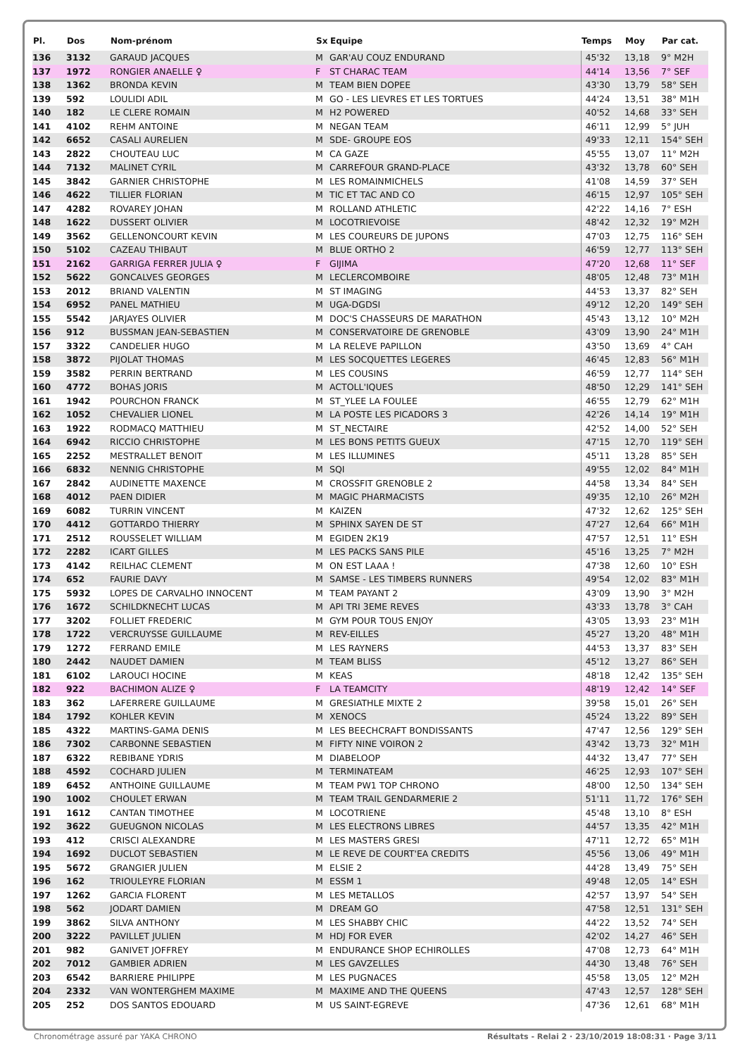| Pl. | Dos | Nom-prénom | Sx | Equipe | Temps | Moy | Par cat. |
| --- | --- | --- | --- | --- | --- | --- | --- |
| 136 | 3132 | GARAUD JACQUES | M | GAR'AU COUZ ENDURAND | 45'32 | 13,18 | 9° M2H |
| 137 | 1972 | RONGIER ANAELLE ♀ | F | ST CHARAC TEAM | 44'14 | 13,56 | 7° SEF |
| 138 | 1362 | BRONDA KEVIN | M | TEAM BIEN DOPEE | 43'30 | 13,79 | 58° SEH |
| 139 | 592 | LOULIDI ADIL | M | GO - LES LIEVRES ET LES TORTUES | 44'24 | 13,51 | 38° M1H |
| 140 | 182 | LE CLERE ROMAIN | M | H2 POWERED | 40'52 | 14,68 | 33° SEH |
| 141 | 4102 | REHM ANTOINE | M | NEGAN TEAM | 46'11 | 12,99 | 5° JUH |
| 142 | 6652 | CASALI AURELIEN | M | SDE- GROUPE EOS | 49'33 | 12,11 | 154° SEH |
| 143 | 2822 | CHOUTEAU LUC | M | CA GAZE | 45'55 | 13,07 | 11° M2H |
| 144 | 7132 | MALINET CYRIL | M | CARREFOUR GRAND-PLACE | 43'32 | 13,78 | 60° SEH |
| 145 | 3842 | GARNIER CHRISTOPHE | M | LES ROMAINMICHELS | 41'08 | 14,59 | 37° SEH |
| 146 | 4622 | TILLIER FLORIAN | M | TIC ET TAC AND CO | 46'15 | 12,97 | 105° SEH |
| 147 | 4282 | ROVAREY JOHAN | M | ROLLAND ATHLETIC | 42'22 | 14,16 | 7° ESH |
| 148 | 1622 | DUSSERT OLIVIER | M | LOCOTRIEVOISE | 48'42 | 12,32 | 19° M2H |
| 149 | 3562 | GELLENONCOURT KEVIN | M | LES COUREURS DE JUPONS | 47'03 | 12,75 | 116° SEH |
| 150 | 5102 | CAZEAU THIBAUT | M | BLUE ORTHO 2 | 46'59 | 12,77 | 113° SEH |
| 151 | 2162 | GARRIGA FERRER JULIA ♀ | F | GIJIMA | 47'20 | 12,68 | 11° SEF |
| 152 | 5622 | GONCALVES GEORGES | M | LECLERCOMBOIRE | 48'05 | 12,48 | 73° M1H |
| 153 | 2012 | BRIAND VALENTIN | M | ST IMAGING | 44'53 | 13,37 | 82° SEH |
| 154 | 6952 | PANEL MATHIEU | M | UGA-DGDSI | 49'12 | 12,20 | 149° SEH |
| 155 | 5542 | JARJAYES OLIVIER | M | DOC'S CHASSEURS DE MARATHON | 45'43 | 13,12 | 10° M2H |
| 156 | 912 | BUSSMAN JEAN-SEBASTIEN | M | CONSERVATOIRE DE GRENOBLE | 43'09 | 13,90 | 24° M1H |
| 157 | 3322 | CANDELIER HUGO | M | LA RELEVE PAPILLON | 43'50 | 13,69 | 4° CAH |
| 158 | 3872 | PIJOLAT THOMAS | M | LES SOCQUETTES LEGERES | 46'45 | 12,83 | 56° M1H |
| 159 | 3582 | PERRIN BERTRAND | M | LES COUSINS | 46'59 | 12,77 | 114° SEH |
| 160 | 4772 | BOHAS JORIS | M | ACTOLL'IQUES | 48'50 | 12,29 | 141° SEH |
| 161 | 1942 | POURCHON FRANCK | M | ST_YLEE LA FOULEE | 46'55 | 12,79 | 62° M1H |
| 162 | 1052 | CHEVALIER LIONEL | M | LA POSTE LES PICADORS 3 | 42'26 | 14,14 | 19° M1H |
| 163 | 1922 | RODMACQ MATTHIEU | M | ST_NECTAIRE | 42'52 | 14,00 | 52° SEH |
| 164 | 6942 | RICCIO CHRISTOPHE | M | LES BONS PETITS GUEUX | 47'15 | 12,70 | 119° SEH |
| 165 | 2252 | MESTRALLET BENOIT | M | LES ILLUMINES | 45'11 | 13,28 | 85° SEH |
| 166 | 6832 | NENNIG CHRISTOPHE | M | SQI | 49'55 | 12,02 | 84° M1H |
| 167 | 2842 | AUDINETTE MAXENCE | M | CROSSFIT GRENOBLE 2 | 44'58 | 13,34 | 84° SEH |
| 168 | 4012 | PAEN DIDIER | M | MAGIC PHARMACISTS | 49'35 | 12,10 | 26° M2H |
| 169 | 6082 | TURRIN VINCENT | M | KAIZEN | 47'32 | 12,62 | 125° SEH |
| 170 | 4412 | GOTTARDO THIERRY | M | SPHINX SAYEN DE ST | 47'27 | 12,64 | 66° M1H |
| 171 | 2512 | ROUSSELET WILLIAM | M | EGIDEN 2K19 | 47'57 | 12,51 | 11° ESH |
| 172 | 2282 | ICART GILLES | M | LES PACKS SANS PILE | 45'16 | 13,25 | 7° M2H |
| 173 | 4142 | REILHAC CLEMENT | M | ON EST LAAA ! | 47'38 | 12,60 | 10° ESH |
| 174 | 652 | FAURIE DAVY | M | SAMSE - LES TIMBERS RUNNERS | 49'54 | 12,02 | 83° M1H |
| 175 | 5932 | LOPES DE CARVALHO INNOCENT | M | TEAM PAYANT 2 | 43'09 | 13,90 | 3° M2H |
| 176 | 1672 | SCHILDKNECHT LUCAS | M | API TRI 3EME REVES | 43'33 | 13,78 | 3° CAH |
| 177 | 3202 | FOLLIET FREDERIC | M | GYM POUR TOUS ENJOY | 43'05 | 13,93 | 23° M1H |
| 178 | 1722 | VERCRUYSSE GUILLAUME | M | REV-EILLES | 45'27 | 13,20 | 48° M1H |
| 179 | 1272 | FERRAND EMILE | M | LES RAYNERS | 44'53 | 13,37 | 83° SEH |
| 180 | 2442 | NAUDET DAMIEN | M | TEAM BLISS | 45'12 | 13,27 | 86° SEH |
| 181 | 6102 | LAROUCI HOCINE | M | KEAS | 48'18 | 12,42 | 135° SEH |
| 182 | 922 | BACHIMON ALIZE ♀ | F | LA TEAMCITY | 48'19 | 12,42 | 14° SEF |
| 183 | 362 | LAFERRERE GUILLAUME | M | GRESIATHLE MIXTE 2 | 39'58 | 15,01 | 26° SEH |
| 184 | 1792 | KOHLER KEVIN | M | XENOCS | 45'24 | 13,22 | 89° SEH |
| 185 | 4322 | MARTINS-GAMA DENIS | M | LES BEECHCRAFT BONDISSANTS | 47'47 | 12,56 | 129° SEH |
| 186 | 7302 | CARBONNE SEBASTIEN | M | FIFTY NINE VOIRON 2 | 43'42 | 13,73 | 32° M1H |
| 187 | 6322 | REBIBANE YDRIS | M | DIABELOOP | 44'32 | 13,47 | 77° SEH |
| 188 | 4592 | COCHARD JULIEN | M | TERMINATEAM | 46'25 | 12,93 | 107° SEH |
| 189 | 6452 | ANTHOINE GUILLAUME | M | TEAM PW1 TOP CHRONO | 48'00 | 12,50 | 134° SEH |
| 190 | 1002 | CHOULET ERWAN | M | TEAM TRAIL GENDARMERIE 2 | 51'11 | 11,72 | 176° SEH |
| 191 | 1612 | CANTAN TIMOTHEE | M | LOCOTRIENE | 45'48 | 13,10 | 8° ESH |
| 192 | 3622 | GUEUGNON NICOLAS | M | LES ELECTRONS LIBRES | 44'57 | 13,35 | 42° M1H |
| 193 | 412 | CRISCI ALEXANDRE | M | LES MASTERS GRESI | 47'11 | 12,72 | 65° M1H |
| 194 | 1692 | DUCLOT SEBASTIEN | M | LE REVE DE COURT'EA CREDITS | 45'56 | 13,06 | 49° M1H |
| 195 | 5672 | GRANGIER JULIEN | M | ELSIE 2 | 44'28 | 13,49 | 75° SEH |
| 196 | 162 | TRIOULEYRE FLORIAN | M | ESSM 1 | 49'48 | 12,05 | 14° ESH |
| 197 | 1262 | GARCIA FLORENT | M | LES METALLOS | 42'57 | 13,97 | 54° SEH |
| 198 | 562 | JODART DAMIEN | M | DREAM GO | 47'58 | 12,51 | 131° SEH |
| 199 | 3862 | SILVA ANTHONY | M | LES SHABBY CHIC | 44'22 | 13,52 | 74° SEH |
| 200 | 3222 | PAVILLET JULIEN | M | HDJ FOR EVER | 42'02 | 14,27 | 46° SEH |
| 201 | 982 | GANIVET JOFFREY | M | ENDURANCE SHOP ECHIROLLES | 47'08 | 12,73 | 64° M1H |
| 202 | 7012 | GAMBIER ADRIEN | M | LES GAVZELLES | 44'30 | 13,48 | 76° SEH |
| 203 | 6542 | BARRIERE PHILIPPE | M | LES PUGNACES | 45'58 | 13,05 | 12° M2H |
| 204 | 2332 | VAN WONTERGHEM MAXIME | M | MAXIME AND THE QUEENS | 47'43 | 12,57 | 128° SEH |
| 205 | 252 | DOS SANTOS EDOUARD | M | US SAINT-EGREVE | 47'36 | 12,61 | 68° M1H |
Chronométrage assuré par YAKA CHRONO Résultats - Relai 2 · 23/10/2019 18:08:31 · Page 3/11